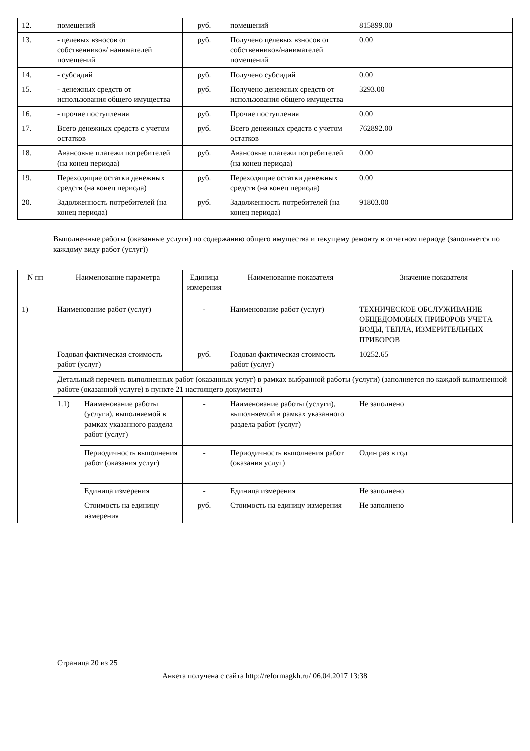| 12. | помещений | руб. | помещений | 815899.00 |
| 13. | - целевых взносов от собственников/ нанимателей помещений | руб. | Получено целевых взносов от собственников/нанимателей помещений | 0.00 |
| 14. | - субсидий | руб. | Получено субсидий | 0.00 |
| 15. | - денежных средств от использования общего имущества | руб. | Получено денежных средств от использования общего имущества | 3293.00 |
| 16. | - прочие поступления | руб. | Прочие поступления | 0.00 |
| 17. | Всего денежных средств с учетом остатков | руб. | Всего денежных средств с учетом остатков | 762892.00 |
| 18. | Авансовые платежи потребителей (на конец периода) | руб. | Авансовые платежи потребителей (на конец периода) | 0.00 |
| 19. | Переходящие остатки денежных средств (на конец периода) | руб. | Переходящие остатки денежных средств (на конец периода) | 0.00 |
| 20. | Задолженность потребителей (на конец периода) | руб. | Задолженность потребителей (на конец периода) | 91803.00 |
Выполненные работы (оказанные услуги) по содержанию общего имущества и текущему ремонту в отчетном периоде (заполняется по каждому виду работ (услуг))
| N пп | Наименование параметра | | Единица измерения | Наименование показателя | Значение показателя |
| --- | --- | --- | --- | --- | --- |
| 1) | Наименование работ (услуг) | | - | Наименование работ (услуг) | ТЕХНИЧЕСКОЕ ОБСЛУЖИВАНИЕ ОБЩЕДОМОВЫХ ПРИБОРОВ УЧЕТА ВОДЫ, ТЕПЛА, ИЗМЕРИТЕЛЬНЫХ ПРИБОРОВ |
| | Годовая фактическая стоимость работ (услуг) | | руб. | Годовая фактическая стоимость работ (услуг) | 10252.65 |
| | Детальный перечень выполненных работ (оказанных услуг) в рамках выбранной работы (услуги) (заполняется по каждой выполненной работе (оказанной услуге) в пункте 21 настоящего документа) | | | | |
| | 1.1) | Наименование работы (услуги), выполняемой в рамках указанного раздела работ (услуг) | - | Наименование работы (услуги), выполняемой в рамках указанного раздела работ (услуг) | Не заполнено |
| | | Периодичность выполнения работ (оказания услуг) | - | Периодичность выполнения работ (оказания услуг) | Один раз в год |
| | | Единица измерения | - | Единица измерения | Не заполнено |
| | | Стоимость на единицу измерения | руб. | Стоимость на единицу измерения | Не заполнено |
Страница 20 из 25
Анкета получена с сайта http://reformagkh.ru/ 06.04.2017 13:38